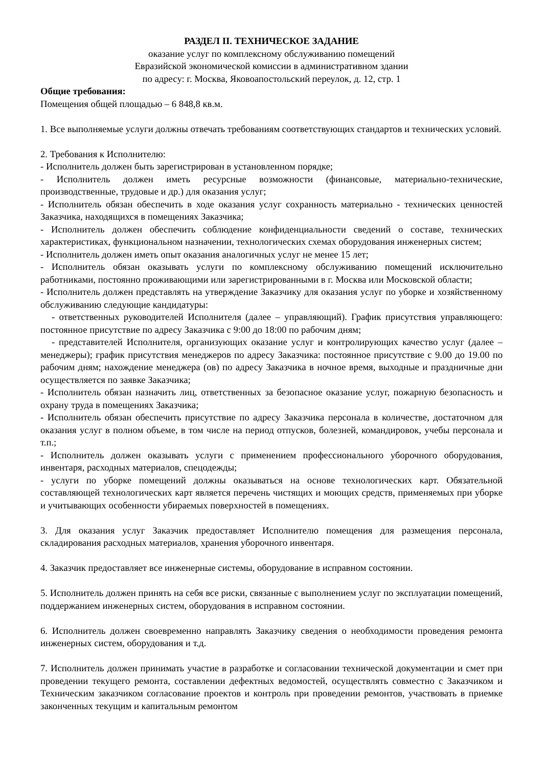РАЗДЕЛ II. ТЕХНИЧЕСКОЕ ЗАДАНИЕ
оказание услуг по комплексному обслуживанию помещений
Евразийской экономической комиссии в административном здании
по адресу: г. Москва, Яковоапостольский переулок, д. 12, стр. 1
Общие требования:
Помещения общей площадью – 6 848,8 кв.м.
1. Все выполняемые услуги должны отвечать требованиям соответствующих стандартов и технических условий.
2. Требования к Исполнителю:
- Исполнитель должен быть зарегистрирован в установленном порядке;
- Исполнитель должен иметь ресурсные возможности (финансовые, материально-технические, производственные, трудовые и др.) для оказания услуг;
- Исполнитель обязан обеспечить в ходе оказания услуг сохранность материально - технических ценностей Заказчика, находящихся в помещениях Заказчика;
- Исполнитель должен обеспечить соблюдение конфиденциальности сведений о составе, технических характеристиках, функциональном назначении, технологических схемах оборудования инженерных систем;
- Исполнитель должен иметь опыт оказания аналогичных услуг не менее 15 лет;
- Исполнитель обязан оказывать услуги по комплексному обслуживанию помещений исключительно работниками, постоянно проживающими или зарегистрированными в г. Москва или Московской области;
- Исполнитель должен представлять на утверждение Заказчику для оказания услуг по уборке и хозяйственному обслуживанию следующие кандидатуры:
- ответственных руководителей Исполнителя (далее – управляющий). График присутствия управляющего: постоянное присутствие по адресу Заказчика с 9:00 до 18:00 по рабочим дням;
- представителей Исполнителя, организующих оказание услуг и контролирующих качество услуг (далее – менеджеры); график присутствия менеджеров по адресу Заказчика: постоянное присутствие с 9.00 до 19.00 по рабочим дням; нахождение менеджера (ов) по адресу Заказчика в ночное время, выходные и праздничные дни осуществляется по заявке Заказчика;
- Исполнитель обязан назначить лиц, ответственных за безопасное оказание услуг, пожарную безопасность и охрану труда в помещениях Заказчика;
- Исполнитель обязан обеспечить присутствие по адресу Заказчика персонала в количестве, достаточном для оказания услуг в полном объеме, в том числе на период отпусков, болезней, командировок, учебы персонала и т.п.;
- Исполнитель должен оказывать услуги с применением профессионального уборочного оборудования, инвентаря, расходных материалов, спецодежды;
- услуги по уборке помещений должны оказываться на основе технологических карт. Обязательной составляющей технологических карт является перечень чистящих и моющих средств, применяемых при уборке и учитывающих особенности убираемых поверхностей в помещениях.
3. Для оказания услуг Заказчик предоставляет Исполнителю помещения для размещения персонала, складирования расходных материалов, хранения уборочного инвентаря.
4. Заказчик предоставляет все инженерные системы, оборудование в исправном состоянии.
5. Исполнитель должен принять на себя все риски, связанные с выполнением услуг по эксплуатации помещений, поддержанием инженерных систем, оборудования в исправном состоянии.
6. Исполнитель должен своевременно направлять Заказчику сведения о необходимости проведения ремонта инженерных систем, оборудования и т.д.
7. Исполнитель должен принимать участие в разработке и согласовании технической документации и смет при проведении текущего ремонта, составлении дефектных ведомостей, осуществлять совместно с Заказчиком и Техническим заказчиком согласование проектов и контроль при проведении ремонтов, участвовать в приемке законченных текущим и капитальным ремонтом